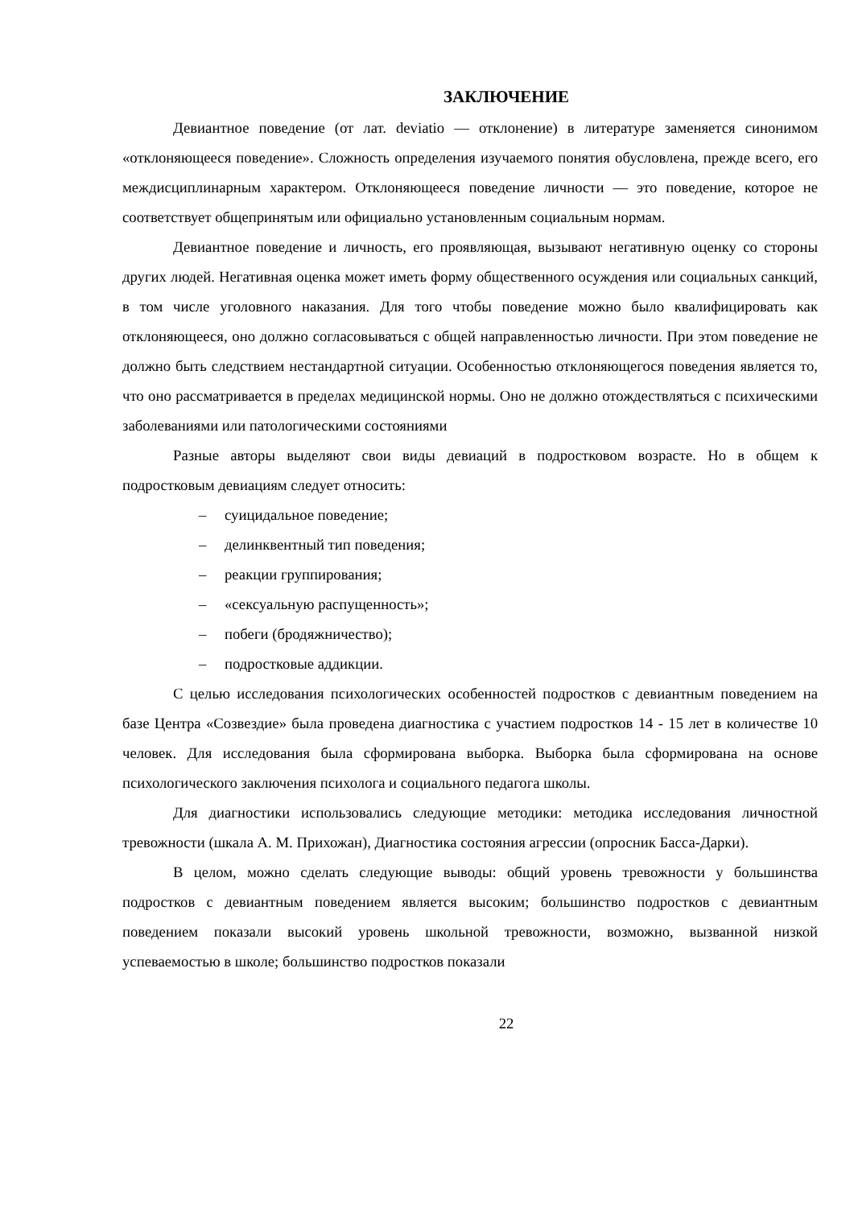ЗАКЛЮЧЕНИЕ
Девиантное поведение (от лат. deviatio — отклонение) в литературе заменяется синонимом «отклоняющееся поведение». Сложность определения изучаемого понятия обусловлена, прежде всего, его междисциплинарным характером. Отклоняющееся поведение личности — это поведение, которое не соответствует общепринятым или официально установленным социальным нормам.
Девиантное поведение и личность, его проявляющая, вызывают негативную оценку со стороны других людей. Негативная оценка может иметь форму общественного осуждения или социальных санкций, в том числе уголовного наказания. Для того чтобы поведение можно было квалифицировать как отклоняющееся, оно должно согласовываться с общей направленностью личности. При этом поведение не должно быть следствием нестандартной ситуации. Особенностью отклоняющегося поведения является то, что оно рассматривается в пределах медицинской нормы. Оно не должно отождествляться с психическими заболеваниями или патологическими состояниями
Разные авторы выделяют свои виды девиаций в подростковом возрасте. Но в общем к подростковым девиациям следует относить:
– суицидальное поведение;
– делинквентный тип поведения;
– реакции группирования;
– «сексуальную распущенность»;
– побеги (бродяжничество);
– подростковые аддикции.
С целью исследования психологических особенностей подростков с девиантным поведением на базе Центра «Созвездие» была проведена диагностика с участием подростков 14 - 15 лет в количестве 10 человек. Для исследования была сформирована выборка. Выборка была сформирована на основе психологического заключения психолога и социального педагога школы.
Для диагностики использовались следующие методики: методика исследования личностной тревожности (шкала А. М. Прихожан), Диагностика состояния агрессии (опросник Басса-Дарки).
В целом, можно сделать следующие выводы: общий уровень тревожности у большинства подростков с девиантным поведением является высоким; большинство подростков с девиантным поведением показали высокий уровень школьной тревожности, возможно, вызванной низкой успеваемостью в школе; большинство подростков показали
22